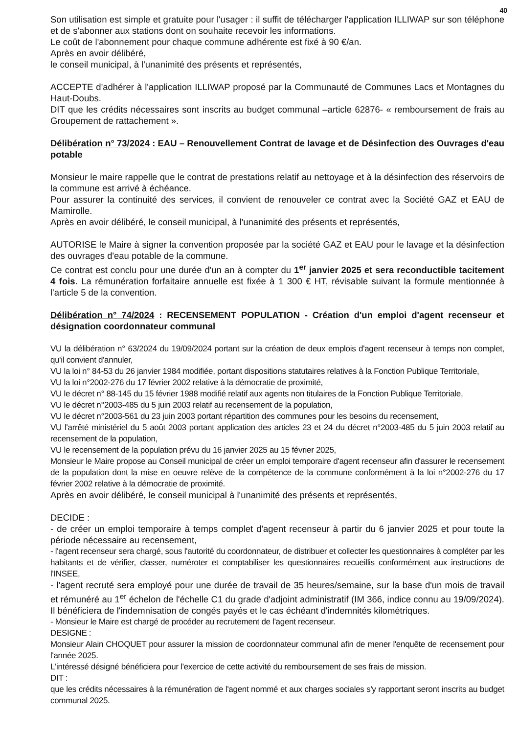40
Son utilisation est simple et gratuite pour l'usager : il suffit de télécharger l'application ILLIWAP sur son téléphone et de s'abonner aux stations dont on souhaite recevoir les informations.
Le coût de l'abonnement pour chaque commune adhérente est fixé à 90 €/an.
Après en avoir délibéré,
le conseil municipal, à l'unanimité des présents et représentés,
ACCEPTE d'adhérer à l'application ILLIWAP proposé par la Communauté de Communes Lacs et Montagnes du Haut-Doubs.
DIT que les crédits nécessaires sont inscrits au budget communal –article 62876- « remboursement de frais au Groupement de rattachement ».
Délibération n° 73/2024 : EAU – Renouvellement Contrat de lavage et de Désinfection des Ouvrages d'eau potable
Monsieur le maire rappelle que le contrat de prestations relatif au nettoyage et à la désinfection des réservoirs de la commune est arrivé à échéance.
Pour assurer la continuité des services, il convient de renouveler ce contrat avec la Société GAZ et EAU de Mamirolle.
Après en avoir délibéré, le conseil municipal, à l'unanimité des présents et représentés,
AUTORISE le Maire à signer la convention proposée par la société GAZ et EAU pour le lavage et la désinfection des ouvrages d'eau potable de la commune.
Ce contrat est conclu pour une durée d'un an à compter du 1<sup>er</sup> janvier 2025 et sera reconductible tacitement 4 fois. La rémunération forfaitaire annuelle est fixée à 1 300 € HT, révisable suivant la formule mentionnée à l'article 5 de la convention.
Délibération n° 74/2024 : RECENSEMENT POPULATION - Création d'un emploi d'agent recenseur et désignation coordonnateur communal
VU la délibération n° 63/2024 du 19/09/2024 portant sur la création de deux emplois d'agent recenseur à temps non complet, qu'il convient d'annuler,
VU la loi n° 84-53 du 26 janvier 1984 modifiée, portant dispositions statutaires relatives à la Fonction Publique Territoriale,
VU la loi n°2002-276 du 17 février 2002 relative à la démocratie de proximité,
VU le décret n° 88-145 du 15 février 1988 modifié relatif aux agents non titulaires de la Fonction Publique Territoriale,
VU le décret n°2003-485 du 5 juin 2003 relatif au recensement de la population,
VU le décret n°2003-561 du 23 juin 2003 portant répartition des communes pour les besoins du recensement,
VU l'arrêté ministériel du 5 août 2003 portant application des articles 23 et 24 du décret n°2003-485 du 5 juin 2003 relatif au recensement de la population,
VU le recensement de la population prévu du 16 janvier 2025 au 15 février 2025,
Monsieur le Maire propose au Conseil municipal de créer un emploi temporaire d'agent recenseur afin d'assurer le recensement de la population dont la mise en oeuvre relève de la compétence de la commune conformément à la loi n°2002-276 du 17 février 2002 relative à la démocratie de proximité.
Après en avoir délibéré, le conseil municipal à l'unanimité des présents et représentés,
DECIDE :
- de créer un emploi temporaire à temps complet d'agent recenseur à partir du 6 janvier 2025 et pour toute la période nécessaire au recensement,
- l'agent recenseur sera chargé, sous l'autorité du coordonnateur, de distribuer et collecter les questionnaires à compléter par les habitants et de vérifier, classer, numéroter et comptabiliser les questionnaires recueillis conformément aux instructions de l'INSEE,
- l'agent recruté sera employé pour une durée de travail de 35 heures/semaine, sur la base d'un mois de travail et rémunéré au 1<sup>er</sup> échelon de l'échelle C1 du grade d'adjoint administratif (IM 366, indice connu au 19/09/2024). Il bénéficiera de l'indemnisation de congés payés et le cas échéant d'indemnités kilométriques.
- Monsieur le Maire est chargé de procéder au recrutement de l'agent recenseur.
DESIGNE :
Monsieur Alain CHOQUET pour assurer la mission de coordonnateur communal afin de mener l'enquête de recensement pour l'année 2025.
L'intéressé désigné bénéficiera pour l'exercice de cette activité du remboursement de ses frais de mission.
DIT :
que les crédits nécessaires à la rémunération de l'agent nommé et aux charges sociales s'y rapportant seront inscrits au budget communal 2025.